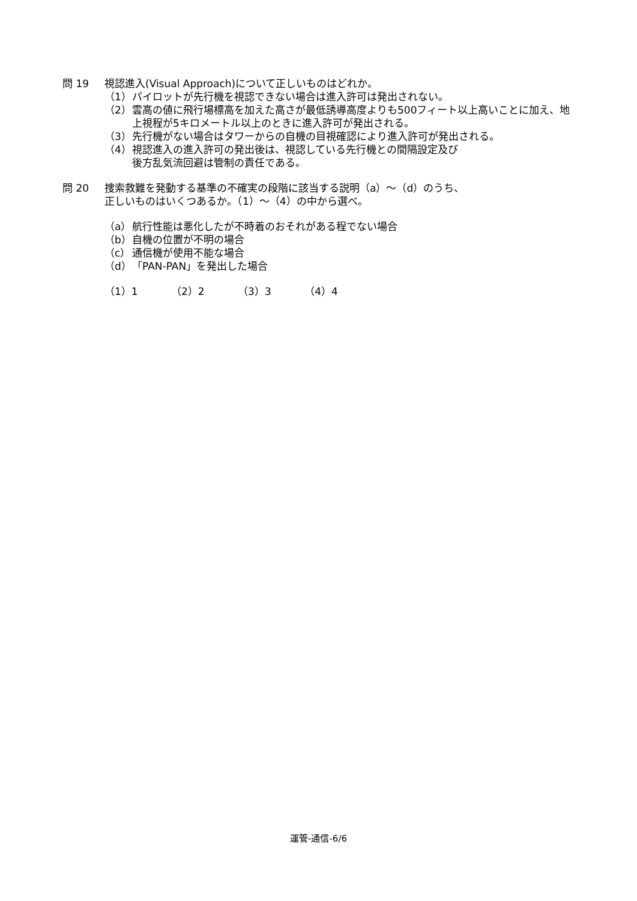問 19 視認進入(Visual Approach)について正しいものはどれか。
（1） パイロットが先行機を視認できない場合は進入許可は発出されない。
（2） 雲高の値に飛行場標高を加えた高さが最低誘導高度よりも500フィート以上高いことに加え、地上視程が5キロメートル以上のときに進入許可が発出される。
（3） 先行機がない場合はタワーからの自機の目視確認により進入許可が発出される。
（4） 視認進入の進入許可の発出後は、視認している先行機との間隔設定及び
後方乱気流回避は管制の責任である。
問 20 捜索救難を発動する基準の不確実の段階に該当する説明（a）～（d）のうち、
正しいものはいくつあるか。（1）～（4）の中から選べ。
（a） 航行性能は悪化したが不時着のおそれがある程でない場合
（b） 自機の位置が不明の場合
（c） 通信機が使用不能な場合
（d） 「PAN-PAN」を発出した場合
（1）1 （2）2 （3）3 （4）4
運管-通信-6/6